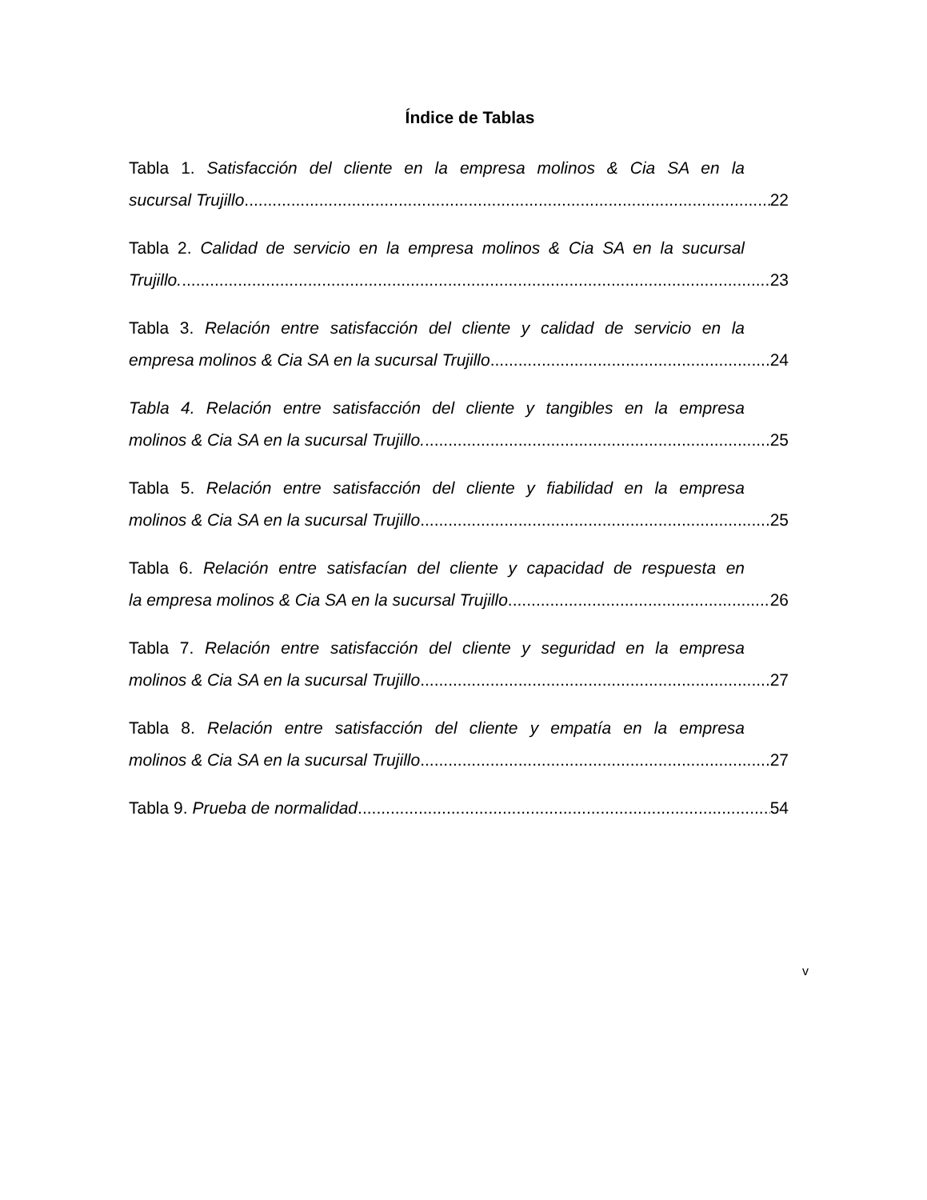Índice de Tablas
Tabla 1. Satisfacción del cliente en la empresa molinos & Cia SA en la
sucursal Trujillo. 22
Tabla 2. Calidad de servicio en la empresa molinos & Cia SA en la sucursal
Trujillo. 23
Tabla 3. Relación entre satisfacción del cliente y calidad de servicio en la
empresa molinos & Cia SA en la sucursal Trujillo. 24
Tabla 4. Relación entre satisfacción del cliente y tangibles en la empresa
molinos & Cia SA en la sucursal Trujillo. 25
Tabla 5. Relación entre satisfacción del cliente y fiabilidad en la empresa
molinos & Cia SA en la sucursal Trujillo. 25
Tabla 6. Relación entre satisfacían del cliente y capacidad de respuesta en
la empresa molinos & Cia SA en la sucursal Trujillo. 26
Tabla 7. Relación entre satisfacción del cliente y seguridad en la empresa
molinos & Cia SA en la sucursal Trujillo. 27
Tabla 8. Relación entre satisfacción del cliente y empatía en la empresa
molinos & Cia SA en la sucursal Trujillo. 27
Tabla 9. Prueba de normalidad. 54
v